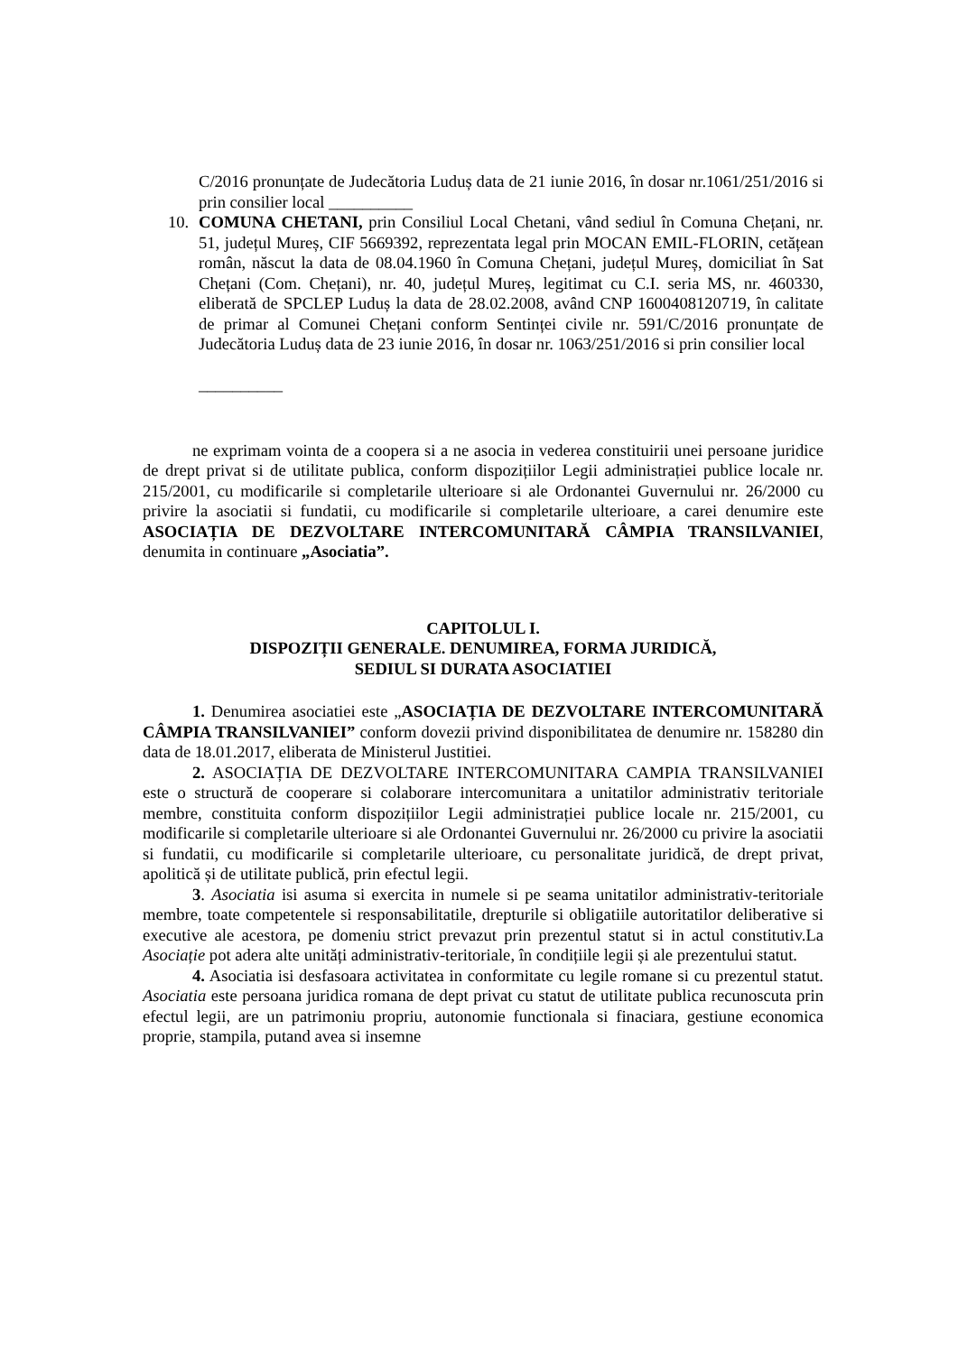C/2016 pronunțate de Judecătoria Luduș data de 21 iunie 2016, în dosar nr.1061/251/2016 si prin consilier local __________
10. COMUNA CHETANI, prin Consiliul Local Chetani, vând sediul în Comuna Chețani, nr. 51, județul Mureș, CIF 5669392, reprezentata legal prin MOCAN EMIL-FLORIN, cetățean român, născut la data de 08.04.1960 în Comuna Chețani, județul Mureș, domiciliat în Sat Chețani (Com. Chețani), nr. 40, județul Mureș, legitimat cu C.I. seria MS, nr. 460330, eliberată de SPCLEP Luduș la data de 28.02.2008, având CNP 1600408120719, în calitate de primar al Comunei Chețani conform Sentinței civile nr. 591/C/2016 pronunțate de Judecătoria Luduș data de 23 iunie 2016, în dosar nr. 1063/251/2016 si prin consilier local
__________
ne exprimam vointa de a coopera si a ne asocia in vederea constituirii unei persoane juridice de drept privat si de utilitate publica, conform dispozițiilor Legii administrației publice locale nr. 215/2001, cu modificarile si completarile ulterioare si ale Ordonantei Guvernului nr. 26/2000 cu privire la asociatii si fundatii, cu modificarile si completarile ulterioare, a carei denumire este ASOCIAȚIA DE DEZVOLTARE INTERCOMUNITARĂ CÂMPIA TRANSILVANIEI, denumita in continuare „Asociatia”.
CAPITOLUL I.
DISPOZIȚII GENERALE. DENUMIREA, FORMA JURIDICĂ,
SEDIUL SI DURATA ASOCIATIEI
1. Denumirea asociatiei este „ASOCIAȚIA DE DEZVOLTARE INTERCOMUNITARĂ CÂMPIA TRANSILVANIEI” conform dovezii privind disponibilitatea de denumire nr. 158280 din data de 18.01.2017, eliberata de Ministerul Justitiei.
2. ASOCIAȚIA DE DEZVOLTARE INTERCOMUNITARA CAMPIA TRANSILVANIEI este o structură de cooperare si colaborare intercomunitara a unitatilor administrativ teritoriale membre, constituita conform dispozițiilor Legii administrației publice locale nr. 215/2001, cu modificarile si completarile ulterioare si ale Ordonantei Guvernului nr. 26/2000 cu privire la asociatii si fundatii, cu modificarile si completarile ulterioare, cu personalitate juridică, de drept privat, apolitică și de utilitate publică, prin efectul legii.
3. Asociatia isi asuma si exercita in numele si pe seama unitatilor administrativ-teritoriale membre, toate competentele si responsabilitatile, drepturile si obligatiile autoritatilor deliberative si executive ale acestora, pe domeniu strict prevazut prin prezentul statut si in actul constitutiv.La Asociație pot adera alte unități administrativ-teritoriale, în condițiile legii și ale prezentului statut.
4. Asociatia isi desfasoara activitatea in conformitate cu legile romane si cu prezentul statut. Asociatia este persoana juridica romana de dept privat cu statut de utilitate publica recunoscuta prin efectul legii, are un patrimoniu propriu, autonomie functionala si finaciara, gestiune economica proprie, stampila, putand avea si insemne